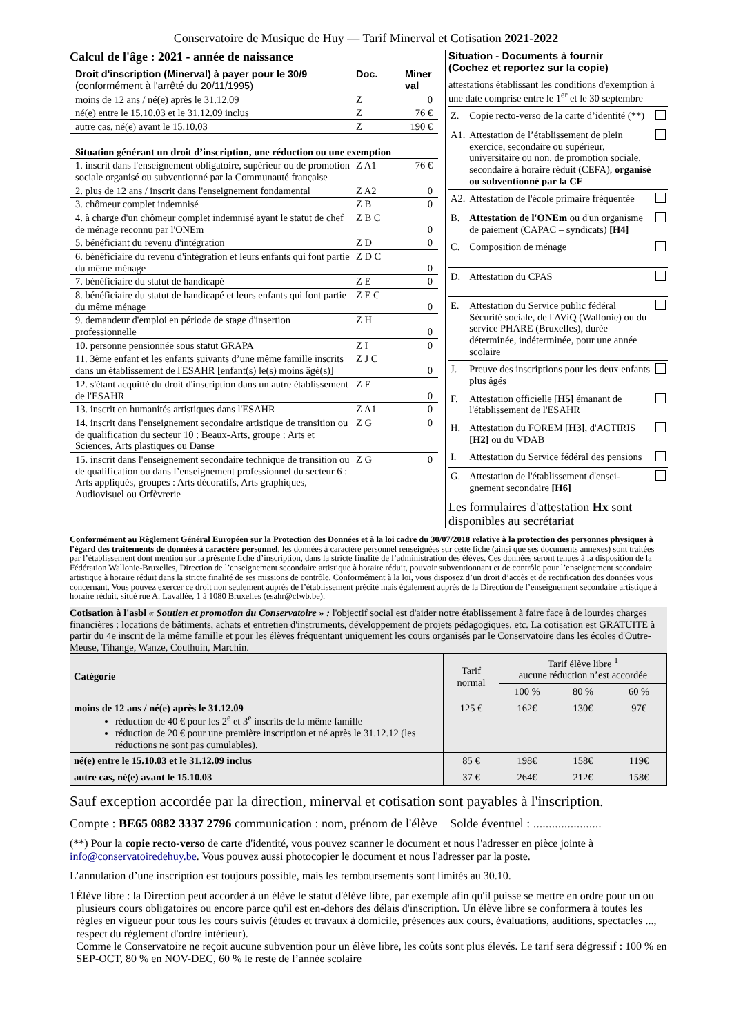Conservatoire de Musique de Huy — Tarif Minerval et Cotisation 2021-2022
Calcul de l'âge : 2021 - année de naissance
| Droit d'inscription (Minerval) à payer pour le 30/9 (conformément à l'arrêté du 20/11/1995) | Doc. | Miner val |
| moins de 12 ans / né(e) après le 31.12.09 | Z | 0 |
| né(e) entre le 15.10.03 et le 31.12.09 inclus | Z | 76 € |
| autre cas, né(e) avant le 15.10.03 | Z | 190 € |
| Situation générant un droit d’inscription, une réduction ou une exemption | | |
| 1. inscrit dans l'enseignement obligatoire, supérieur ou de promotion sociale organisé ou subventionné par la Communauté française | Z A1 | 76 € |
| 2. plus de 12 ans / inscrit dans l'enseignement fondamental | Z A2 | 0 |
| 3. chômeur complet indemnisé | Z B | 0 |
| 4. à charge d'un chômeur complet indemnisé ayant le statut de chef de ménage reconnu par l'ONEm | Z B C | 0 |
| 5. bénéficiant du revenu d'intégration | Z D | 0 |
| 6. bénéficiaire du revenu d'intégration et leurs enfants qui font partie du même ménage | Z D C | 0 |
| 7. bénéficiaire du statut de handicapé | Z E | 0 |
| 8. bénéficiaire du statut de handicapé et leurs enfants qui font partie du même ménage | Z E C | 0 |
| 9. demandeur d'emploi en période de stage d'insertion professionnelle | Z H | 0 |
| 10. personne pensionnée sous statut GRAPA | Z I | 0 |
| 11. 3ème enfant et les enfants suivants d’une même famille inscrits dans un établissement de l'ESAHR [enfant(s) le(s) moins âgé(s)] | Z J C | 0 |
| 12. s'étant acquitté du droit d'inscription dans un autre établissement de l'ESAHR | Z F | 0 |
| 13. inscrit en humanités artistiques dans l'ESAHR | Z A1 | 0 |
| 14. inscrit dans l'enseignement secondaire artistique de transition ou de qualification du secteur 10 : Beaux-Arts, groupe : Arts et Sciences, Arts plastiques ou Danse | Z G | 0 |
| 15. inscrit dans l'enseignement secondaire technique de transition ou de qualification ou dans l’enseignement professionnel du secteur 6 : Arts appliqués, groupes : Arts décoratifs, Arts graphiques, Audiovisuel ou Orfèvrerie | Z G | 0 |
Situation - Documents à fournir
(Cochez et reportez sur la copie)
attestations établissant les conditions d'exemption à une date comprise entre le 1<sup>er</sup> et le 30 septembre
| Z. | Copie recto-verso de la carte d’identité (**) | |
| A1. | Attestation de l’établissement de plein exercice, secondaire ou supérieur, universitaire ou non, de promotion sociale, secondaire à horaire réduit (CEFA), organisé ou subventionné par la CF | |
| A2. | Attestation de l'école primaire fréquentée | |
| B. | Attestation de l'ONEm ou d'un organisme de paiement (CAPAC – syndicats) [H4] | |
| C. | Composition de ménage | |
| D. | Attestation du CPAS | |
| E. | Attestation du Service public fédéral Sécurité sociale, de l'AViQ (Wallonie) ou du service PHARE (Bruxelles), durée déterminée, indéterminée, pour une année scolaire | |
| J. | Preuve des inscriptions pour les deux enfants plus âgés | |
| F. | Attestation officielle [ H5] émanant de l'établissement de l'ESAHR | |
| H. | Attestation du FOREM [ H3] , d'ACTIRIS [ H2] ou du VDAB | |
| I. | Attestation du Service fédéral des pensions | |
| G. | Attestation de l'établissement d'ensei-gnement secondaire [H6] | |
Les formulaires d'attestation Hx sont disponibles au secrétariat
Conformément au Règlement Général Européen sur la Protection des Données et à la loi cadre du 30/07/2018 relative à la protection des personnes physiques à l'égard des traitements de données à caractère personnel, les données à caractère personnel renseignées sur cette fiche (ainsi que ses documents annexes) sont traitées par l’établissement dont mention sur la présente fiche d’inscription, dans la stricte finalité de l’administration des élèves. Ces données seront tenues à la disposition de la Fédération Wallonie-Bruxelles, Direction de l’enseignement secondaire artistique à horaire réduit, pouvoir subventionnant et de contrôle pour l’enseignement secondaire artistique à horaire réduit dans la stricte finalité de ses missions de contrôle. Conformément à la loi, vous disposez d’un droit d’accès et de rectification des données vous concernant. Vous pouvez exercer ce droit non seulement auprès de l’établissement précité mais également auprès de la Direction de l’enseignement secondaire artistique à horaire réduit, situé rue A. Lavallée, 1 à 1080 Bruxelles (esahr@cfwb.be).
Cotisation à l'asbl « Soutien et promotion du Conservatoire » : l'objectif social est d'aider notre établissement à faire face à de lourdes charges financières : locations de bâtiments, achats et entretien d'instruments, développement de projets pédagogiques, etc. La cotisation est GRATUITE à partir du 4e inscrit de la même famille et pour les élèves fréquentant uniquement les cours organisés par le Conservatoire dans les écoles d'Outre-Meuse, Tihange, Wanze, Couthuin, Marchin.
| Catégorie | Tarif normal | Tarif élève libre <sup>1</sup> aucune réduction n’est accordée | | |
| --- | --- | --- | --- | --- |
| | | 100 % | 80 % | 60 % |
| moins de 12 ans / né(e) après le 31.12.09 réduction de 40 € pour les 2<sup>e</sup> et 3<sup>e</sup> inscrits de la même famille réduction de 20 € pour une première inscription et né après le 31.12.12 (les réductions ne sont pas cumulables). | 125 € | 162€ | 130€ | 97€ |
| né(e) entre le 15.10.03 et le 31.12.09 inclus | 85 € | 198€ | 158€ | 119€ |
| autre cas, né(e) avant le 15.10.03 | 37 € | 264€ | 212€ | 158€ |
Sauf exception accordée par la direction, minerval et cotisation sont payables à l'inscription.
Compte : BE65 0882 3337 2796 communication : nom, prénom de l'élève Solde éventuel : ......................
(**) Pour la copie recto-verso de carte d'identité, vous pouvez scanner le document et nous l'adresser en pièce jointe à info@conservatoiredehuy.be. Vous pouvez aussi photocopier le document et nous l'adresser par la poste.
L’annulation d’une inscription est toujours possible, mais les remboursements sont limités au 30.10.
1 Élève libre : la Direction peut accorder à un élève le statut d'élève libre, par exemple afin qu'il puisse se mettre en ordre pour un ou plusieurs cours obligatoires ou encore parce qu'il est en-dehors des délais d'inscription. Un élève libre se conformera à toutes les règles en vigueur pour tous les cours suivis (études et travaux à domicile, présences aux cours, évaluations, auditions, spectacles ..., respect du règlement d'ordre intérieur).
Comme le Conservatoire ne reçoit aucune subvention pour un élève libre, les coûts sont plus élevés. Le tarif sera dégressif : 100 % en SEP-OCT, 80 % en NOV-DEC, 60 % le reste de l’année scolaire